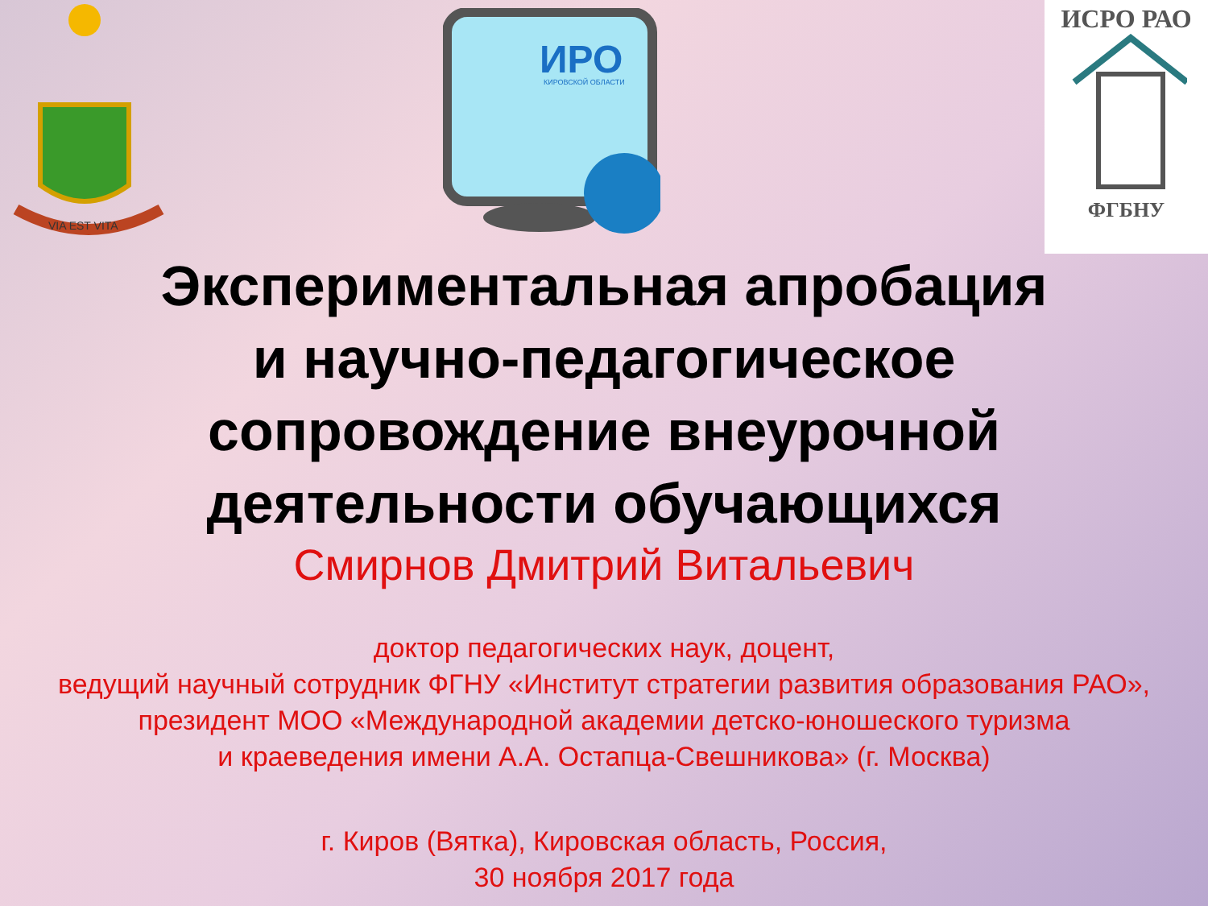VIA EST VITA
ИРО
КИРОВСКОЙ ОБЛАСТИ
ИСРО РАО
ФГБНУ
Экспериментальная апробация
и научно-педагогическое
сопровождение внеурочной
деятельности обучающихся
Смирнов Дмитрий Витальевич
доктор педагогических наук, доцент,
ведущий научный сотрудник ФГНУ «Институт стратегии развития образования РАО»,
президент МОО «Международной академии детско-юношеского туризма
и краеведения имени А.А. Остапца-Свешникова» (г. Москва)
г. Киров (Вятка), Кировская область, Россия,
30 ноября 2017 года